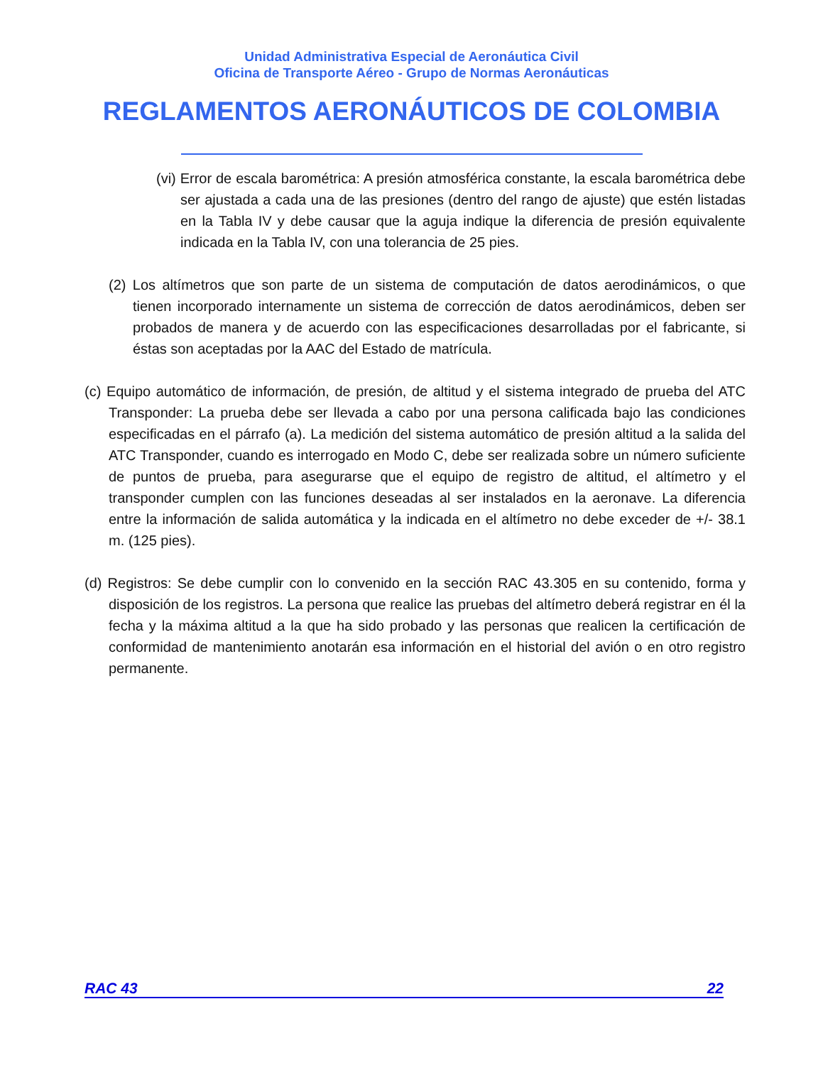Unidad Administrativa Especial de Aeronáutica Civil
Oficina de Transporte Aéreo - Grupo de Normas Aeronáuticas
REGLAMENTOS AERONÁUTICOS DE COLOMBIA
(vi) Error de escala barométrica: A presión atmosférica constante, la escala barométrica debe ser ajustada a cada una de las presiones (dentro del rango de ajuste) que estén listadas en la Tabla IV y debe causar que la aguja indique la diferencia de presión equivalente indicada en la Tabla IV, con una tolerancia de 25 pies.
(2) Los altímetros que son parte de un sistema de computación de datos aerodinámicos, o que tienen incorporado internamente un sistema de corrección de datos aerodinámicos, deben ser probados de manera y de acuerdo con las especificaciones desarrolladas por el fabricante, si éstas son aceptadas por la AAC del Estado de matrícula.
(c) Equipo automático de información, de presión, de altitud y el sistema integrado de prueba del ATC Transponder: La prueba debe ser llevada a cabo por una persona calificada bajo las condiciones especificadas en el párrafo (a). La medición del sistema automático de presión altitud a la salida del ATC Transponder, cuando es interrogado en Modo C, debe ser realizada sobre un número suficiente de puntos de prueba, para asegurarse que el equipo de registro de altitud, el altímetro y el transponder cumplen con las funciones deseadas al ser instalados en la aeronave. La diferencia entre la información de salida automática y la indicada en el altímetro no debe exceder de +/- 38.1 m. (125 pies).
(d) Registros: Se debe cumplir con lo convenido en la sección RAC 43.305 en su contenido, forma y disposición de los registros. La persona que realice las pruebas del altímetro deberá registrar en él la fecha y la máxima altitud a la que ha sido probado y las personas que realicen la certificación de conformidad de mantenimiento anotarán esa información en el historial del avión o en otro registro permanente.
RAC 43 22